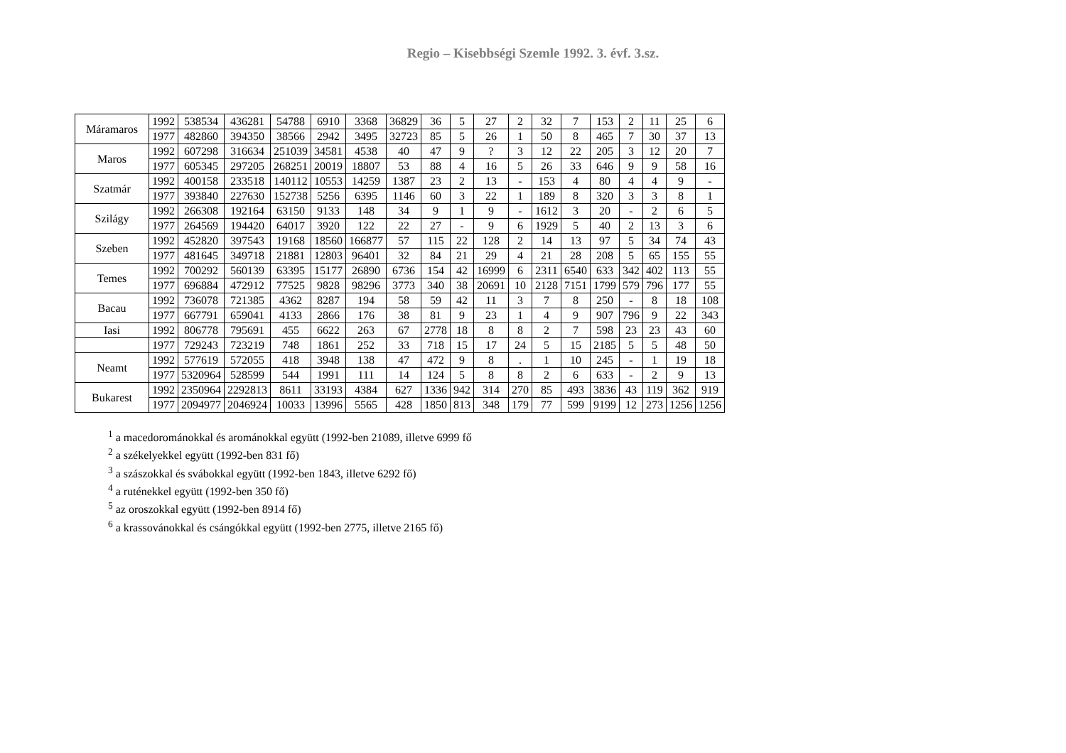Regio – Kisebbségi Szemle 1992. 3. évf. 3.sz.
| Máramaros | 1992 | 538534 | 436281 | 54788 | 6910 | 3368 | 36829 | 36 | 5 | 27 | 2 | 32 | 7 | 153 | 2 | 11 | 25 | 6 |
| | 1977 | 482860 | 394350 | 38566 | 2942 | 3495 | 32723 | 85 | 5 | 26 | 1 | 50 | 8 | 465 | 7 | 30 | 37 | 13 |
| Maros | 1992 | 607298 | 316634 | 251039 | 34581 | 4538 | 40 | 47 | 9 | ? | 3 | 12 | 22 | 205 | 3 | 12 | 20 | 7 |
| | 1977 | 605345 | 297205 | 268251 | 20019 | 18807 | 53 | 88 | 4 | 16 | 5 | 26 | 33 | 646 | 9 | 9 | 58 | 16 |
| Szatmár | 1992 | 400158 | 233518 | 140112 | 10553 | 14259 | 1387 | 23 | 2 | 13 | - | 153 | 4 | 80 | 4 | 4 | 9 | - |
| | 1977 | 393840 | 227630 | 152738 | 5256 | 6395 | 1146 | 60 | 3 | 22 | 1 | 189 | 8 | 320 | 3 | 3 | 8 | 1 |
| Szilágy | 1992 | 266308 | 192164 | 63150 | 9133 | 148 | 34 | 9 | 1 | 9 | - | 1612 | 3 | 20 | - | 2 | 6 | 5 |
| | 1977 | 264569 | 194420 | 64017 | 3920 | 122 | 22 | 27 | - | 9 | 6 | 1929 | 5 | 40 | 2 | 13 | 3 | 6 |
| Szeben | 1992 | 452820 | 397543 | 19168 | 18560 | 166877 | 57 | 115 | 22 | 128 | 2 | 14 | 13 | 97 | 5 | 34 | 74 | 43 |
| | 1977 | 481645 | 349718 | 21881 | 12803 | 96401 | 32 | 84 | 21 | 29 | 4 | 21 | 28 | 208 | 5 | 65 | 155 | 55 |
| Temes | 1992 | 700292 | 560139 | 63395 | 15177 | 26890 | 6736 | 154 | 42 | 16999 | 6 | 2311 | 6540 | 633 | 342 | 402 | 113 | 55 |
| | 1977 | 696884 | 472912 | 77525 | 9828 | 98296 | 3773 | 340 | 38 | 20691 | 10 | 2128 | 7151 | 1799 | 579 | 796 | 177 | 55 |
| Bacau | 1992 | 736078 | 721385 | 4362 | 8287 | 194 | 58 | 59 | 42 | 11 | 3 | 7 | 8 | 250 | - | 8 | 18 | 108 |
| | 1977 | 667791 | 659041 | 4133 | 2866 | 176 | 38 | 81 | 9 | 23 | 1 | 4 | 9 | 907 | 796 | 9 | 22 | 343 |
| Iasi | 1992 | 806778 | 795691 | 455 | 6622 | 263 | 67 | 2778 | 18 | 8 | 8 | 2 | 7 | 598 | 23 | 23 | 43 | 60 |
| | 1977 | 729243 | 723219 | 748 | 1861 | 252 | 33 | 718 | 15 | 17 | 24 | 5 | 15 | 2185 | 5 | 5 | 48 | 50 |
| Neamt | 1992 | 577619 | 572055 | 418 | 3948 | 138 | 47 | 472 | 9 | 8 | . | 1 | 10 | 245 | - | 1 | 19 | 18 |
| | 1977 | 5320964 | 528599 | 544 | 1991 | 111 | 14 | 124 | 5 | 8 | 8 | 2 | 6 | 633 | - | 2 | 9 | 13 |
| Bukarest | 1992 | 2350964 | 2292813 | 8611 | 33193 | 4384 | 627 | 1336 | 942 | 314 | 270 | 85 | 493 | 3836 | 43 | 119 | 362 | 919 |
| | 1977 | 2094977 | 2046924 | 10033 | 13996 | 5565 | 428 | 1850 | 813 | 348 | 179 | 77 | 599 | 9199 | 12 | 273 | 1256 | 1256 |
<sup>1</sup> a macedorománokkal és arománokkal együtt (1992-ben 21089, illetve 6999 fő
<sup>2</sup> a székelyekkel együtt (1992-ben 831 fő)
<sup>3</sup> a szászokkal és svábokkal együtt (1992-ben 1843, illetve 6292 fő)
<sup>4</sup> a ruténekkel együtt (1992-ben 350 fő)
<sup>5</sup> az oroszokkal együtt (1992-ben 8914 fő)
<sup>6</sup> a krassovánokkal és csángókkal együtt (1992-ben 2775, illetve 2165 fő)